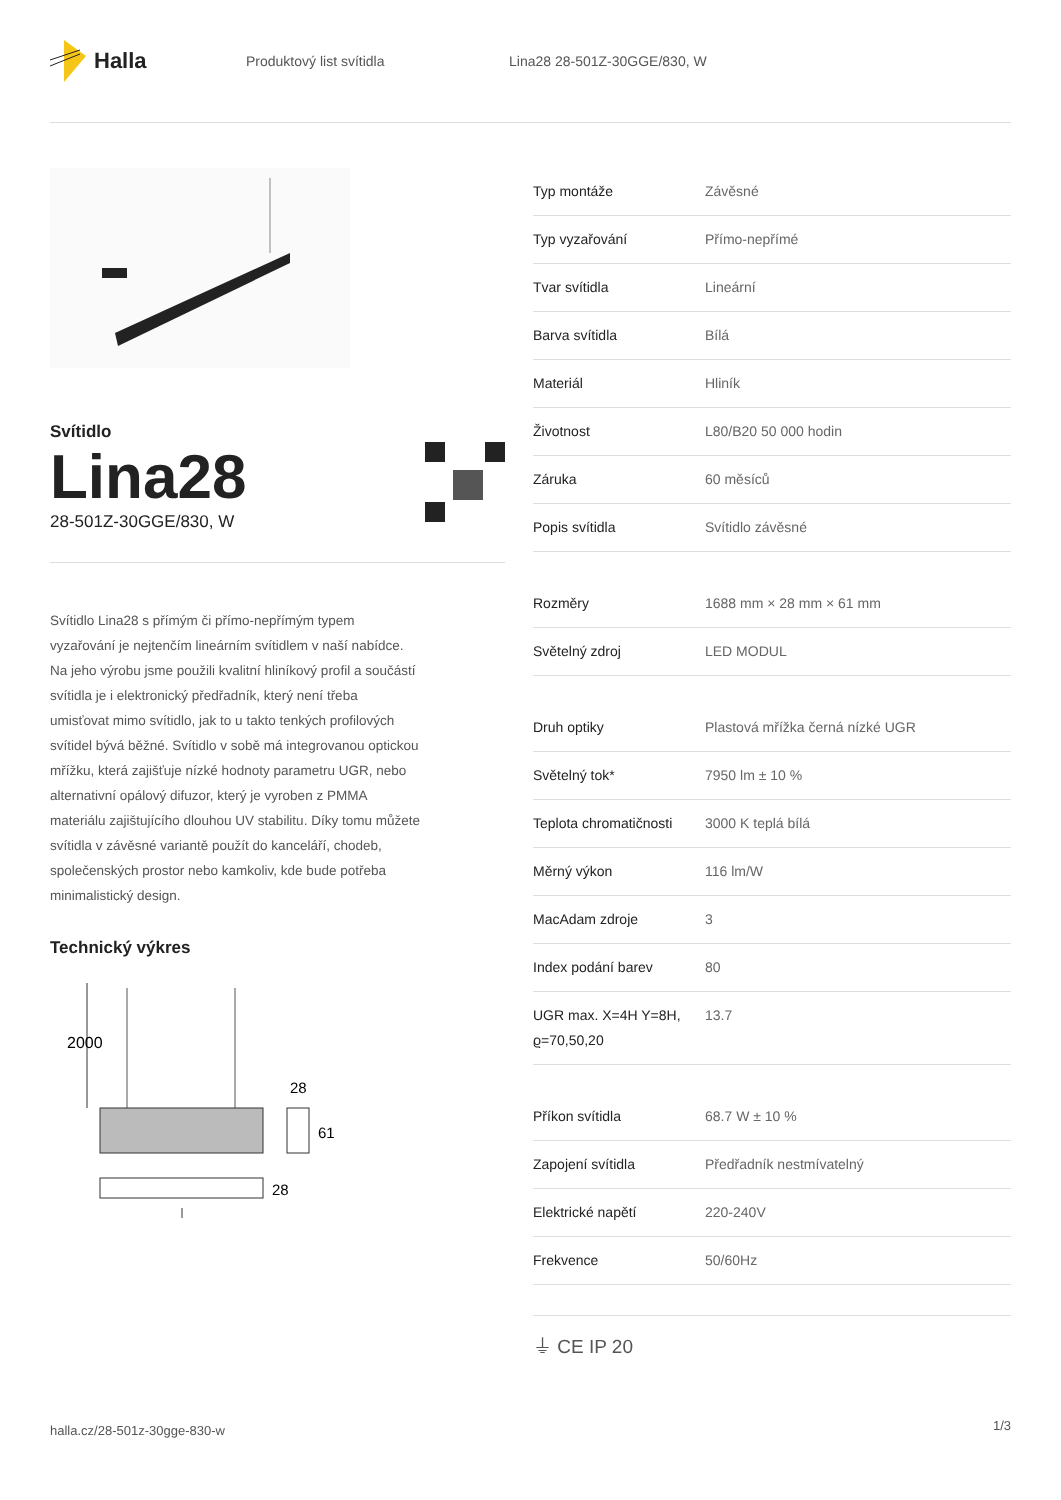Halla
Produktový list svítidla Lina28 28-501Z-30GGE/830, W
Svítidlo
Lina28
28-501Z-30GGE/830, W
Svítidlo Lina28 s přímým či přímo-nepřímým typem vyzařování je nejtenčím lineárním svítidlem v naší nabídce. Na jeho výrobu jsme použili kvalitní hliníkový profil a součástí svítidla je i elektronický předřadník, který není třeba umisťovat mimo svítidlo, jak to u takto tenkých profilových svítidel bývá běžné. Svítidlo v sobě má integrovanou optickou mřížku, která zajišťuje nízké hodnoty parametru UGR, nebo alternativní opálový difuzor, který je vyroben z PMMA materiálu zajištujícího dlouhou UV stabilitu. Díky tomu můžete svítidla v závěsné variantě použít do kanceláří, chodeb, společenských prostor nebo kamkoliv, kde bude potřeba minimalistický design.
Technický výkres
2000
28
61
28
l
| Typ montáže | Závěsné |
| Typ vyzařování | Přímo-nepřímé |
| Tvar svítidla | Lineární |
| Barva svítidla | Bílá |
| Materiál | Hliník |
| Životnost | L80/B20 50 000 hodin |
| Záruka | 60 měsíců |
| Popis svítidla | Svítidlo závěsné |
| Rozměry | 1688 mm × 28 mm × 61 mm |
| Světelný zdroj | LED MODUL |
| Druh optiky | Plastová mřížka černá nízké UGR |
| Světelný tok* | 7950 lm ± 10 % |
| Teplota chromatičnosti | 3000 K teplá bílá |
| Měrný výkon | 116 lm/W |
| MacAdam zdroje | 3 |
| Index podání barev | 80 |
| UGR max. X=4H Y=8H, ϱ=70,50,20 | 13.7 |
| Příkon svítidla | 68.7 W ± 10 % |
| Zapojení svítidla | Předřadník nestmívatelný |
| Elektrické napětí | 220-240V |
| Frekvence | 50/60Hz |
⏚ CE IP 20
halla.cz/28-501z-30gge-830-w
1/3